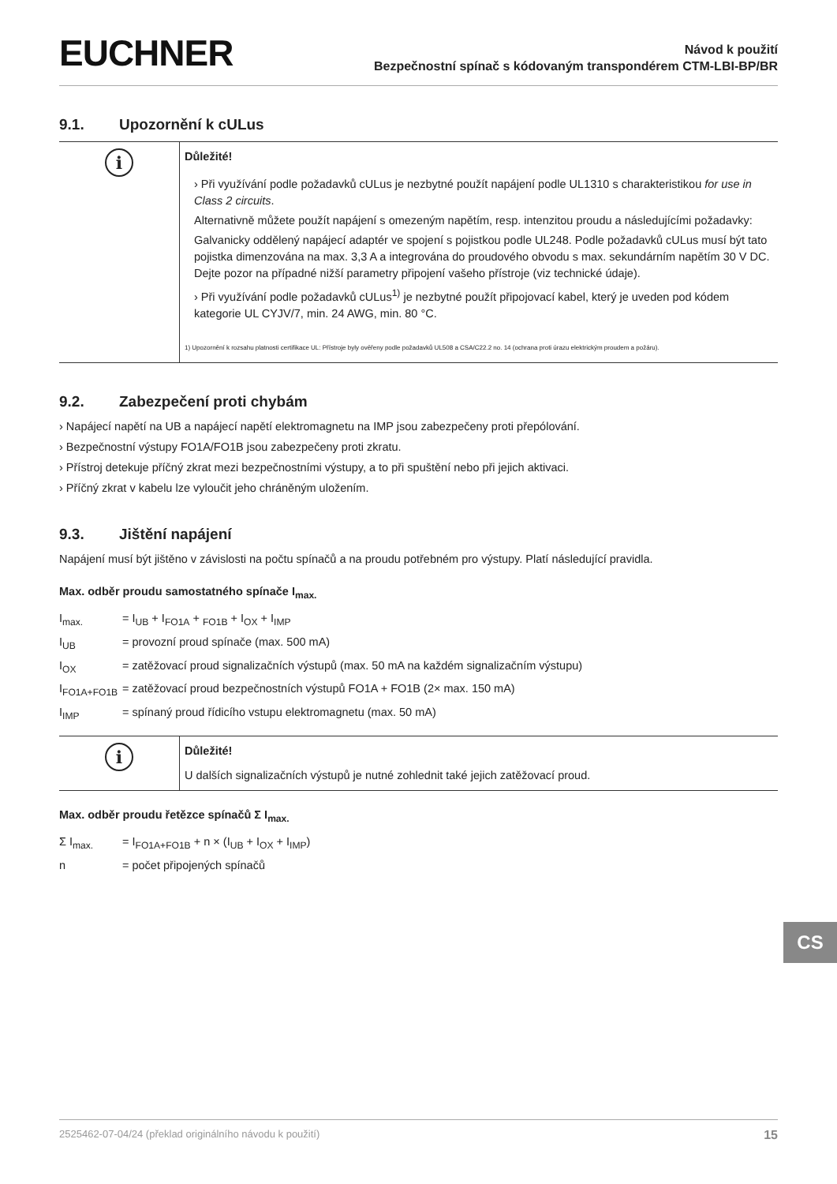EUCHNER
Návod k použití
Bezpečnostní spínač s kódovaným transpondérem CTM-LBI-BP/BR
9.1. Upozornění k cULus
| i | Důležité! › Při využívání podle požadavků cULus je nezbytné použít napájení podle UL1310 s charakteristikou for use in Class 2 circuits . Alternativně můžete použít napájení s omezeným napětím, resp. intenzitou proudu a následujícími požadavky: Galvanicky oddělený napájecí adaptér ve spojení s pojistkou podle UL248. Podle požadavků cULus musí být tato pojistka dimenzována na max. 3,3 A a integrována do proudového obvodu s max. sekundárním napětím 30 V DC. Dejte pozor na případné nižší parametry připojení vašeho přístroje (viz technické údaje). › Při využívání podle požadavků cULus<sup>1)</sup> je nezbytné použít připojovací kabel, který je uveden pod kódem kategorie UL CYJV/7, min. 24 AWG, min. 80 °C. 1) Upozornění k rozsahu platnosti certifikace UL: Přístroje byly ověřeny podle požadavků UL508 a CSA/C22.2 no. 14 (ochrana proti úrazu elektrickým proudem a požáru). |
9.2. Zabezpečení proti chybám
› Napájecí napětí na UB a napájecí napětí elektromagnetu na IMP jsou zabezpečeny proti přepólování.
› Bezpečnostní výstupy FO1A/FO1B jsou zabezpečeny proti zkratu.
› Přístroj detekuje příčný zkrat mezi bezpečnostními výstupy, a to při spuštění nebo při jejich aktivaci.
› Příčný zkrat v kabelu lze vyloučit jeho chráněným uložením.
9.3. Jištění napájení
Napájení musí být jištěno v závislosti na počtu spínačů a na proudu potřebném pro výstupy. Platí následující pravidla.
Max. odběr proudu samostatného spínače I<sub>max.</sub>
I<sub>max.</sub> = I<sub>UB</sub> + I<sub>FO1A</sub> + <sub>FO1B</sub> + I<sub>OX</sub> + I<sub>IMP</sub>
I<sub>UB</sub> = provozní proud spínače (max. 500 mA)
I<sub>OX</sub> = zatěžovací proud signalizačních výstupů (max. 50 mA na každém signalizačním výstupu)
I<sub>FO1A+FO1B</sub>
= zatěžovací proud bezpečnostních výstupů FO1A + FO1B (2× max. 150 mA)
I<sub>IMP</sub> = spínaný proud řídicího vstupu elektromagnetu (max. 50 mA)
| i | Důležité! U dalších signalizačních výstupů je nutné zohlednit také jejich zatěžovací proud. |
Max. odběr proudu řetězce spínačů Σ I<sub>max.</sub>
Σ I<sub>max.</sub> = I<sub>FO1A+FO1B</sub> + n × (I<sub>UB</sub> + I<sub>OX</sub> + I<sub>IMP</sub>)
n = počet připojených spínačů
CS
2525462-07-04/24 (překlad originálního návodu k použití) 15